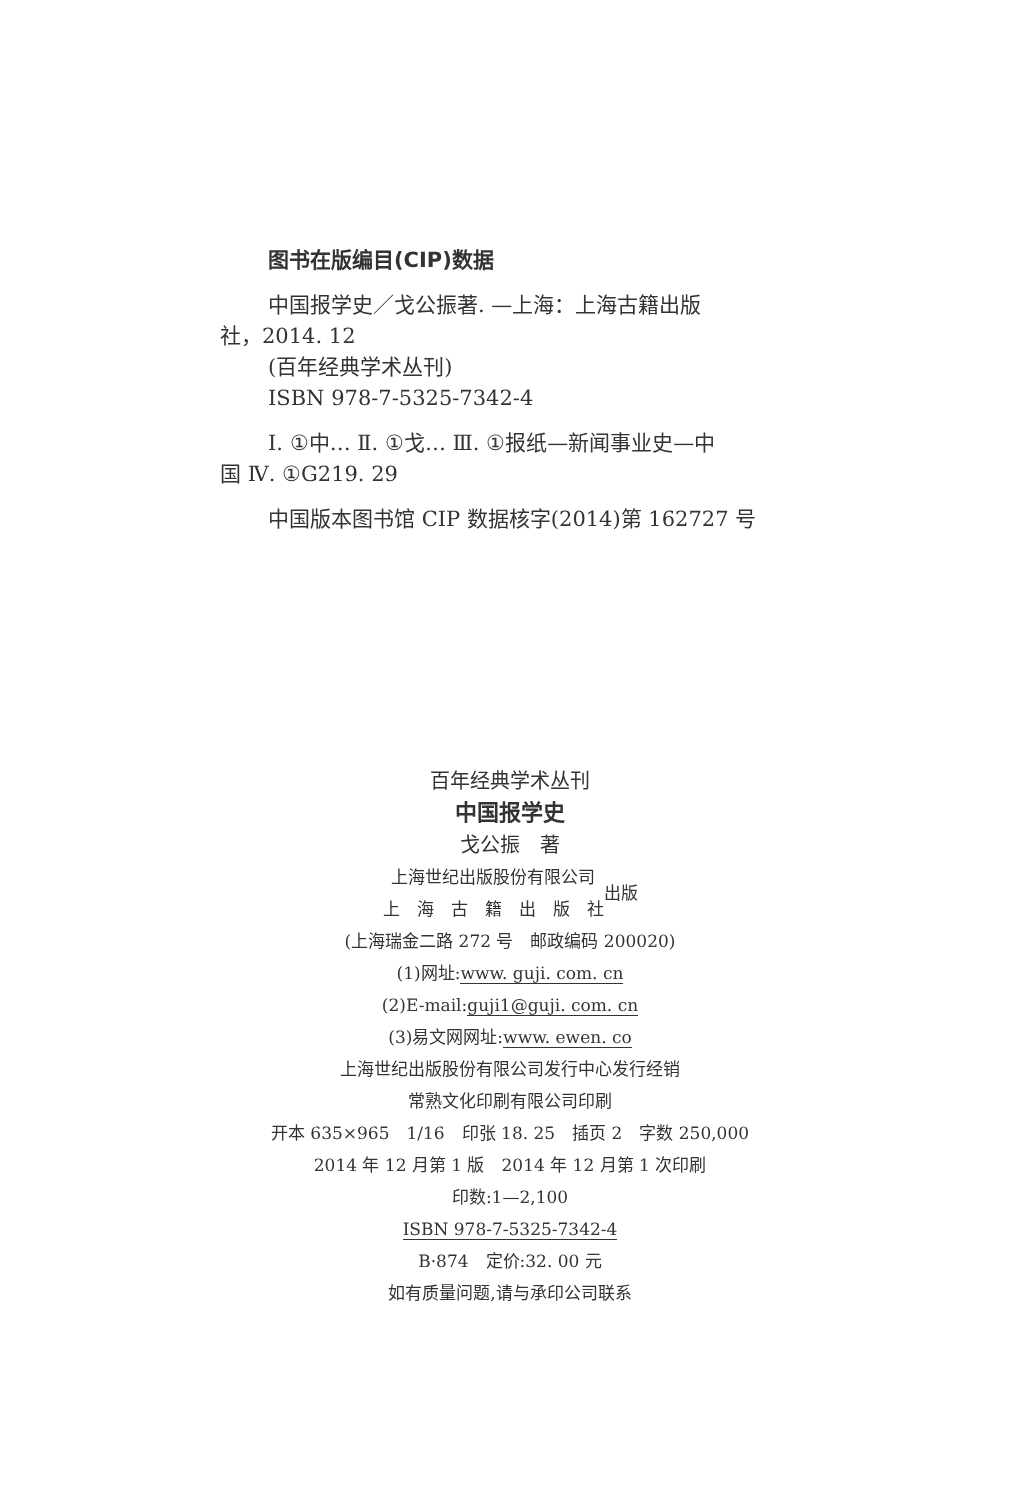图书在版编目(CIP)数据
中国报学史／戈公振著. —上海：上海古籍出版
社，2014. 12
(百年经典学术丛刊)
ISBN 978-7-5325-7342-4
Ⅰ. ①中… Ⅱ. ①戈… Ⅲ. ①报纸—新闻事业史—中
国 Ⅳ. ①G219. 29
中国版本图书馆 CIP 数据核字(2014)第 162727 号
百年经典学术丛刊
中国报学史
戈公振　著
上海世纪出版股份有限公司
上　海　古　籍　出　版　社
出版
(上海瑞金二路 272 号　邮政编码 200020)
(1)网址:www. guji. com. cn
(2)E-mail:guji1@guji. com. cn
(3)易文网网址:www. ewen. co
上海世纪出版股份有限公司发行中心发行经销
常熟文化印刷有限公司印刷
开本 635×965　1/16　印张 18. 25　插页 2　字数 250,000
2014 年 12 月第 1 版　2014 年 12 月第 1 次印刷
印数:1—2,100
ISBN 978-7-5325-7342-4
B·874　定价:32. 00 元
如有质量问题,请与承印公司联系